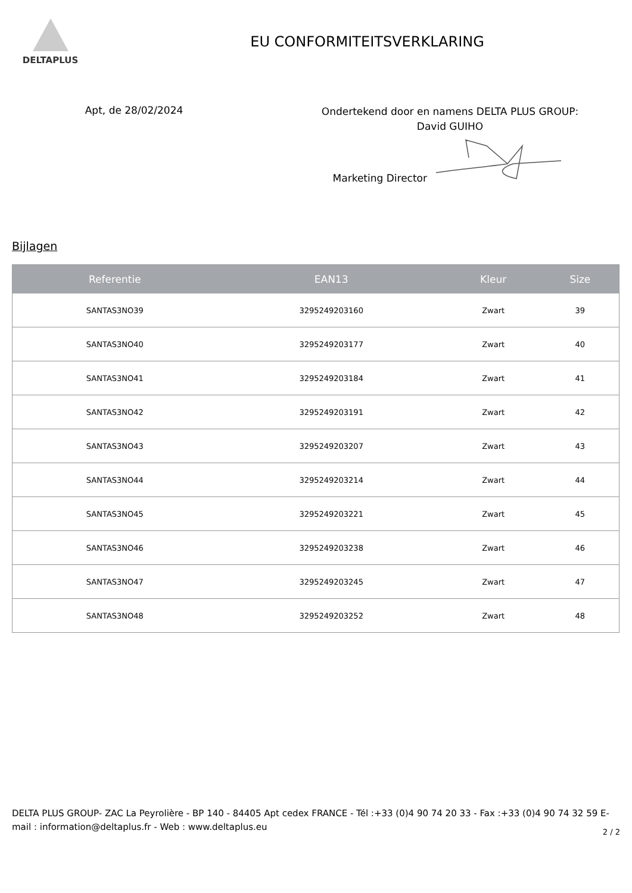DELTAPLUS
EU CONFORMITEITSVERKLARING
Apt, de 28/02/2024
Ondertekend door en namens DELTA PLUS GROUP:
David GUIHO
Marketing Director
Bijlagen
| Referentie | EAN13 | Kleur | Size |
| --- | --- | --- | --- |
| SANTAS3NO39 | 3295249203160 | Zwart | 39 |
| SANTAS3NO40 | 3295249203177 | Zwart | 40 |
| SANTAS3NO41 | 3295249203184 | Zwart | 41 |
| SANTAS3NO42 | 3295249203191 | Zwart | 42 |
| SANTAS3NO43 | 3295249203207 | Zwart | 43 |
| SANTAS3NO44 | 3295249203214 | Zwart | 44 |
| SANTAS3NO45 | 3295249203221 | Zwart | 45 |
| SANTAS3NO46 | 3295249203238 | Zwart | 46 |
| SANTAS3NO47 | 3295249203245 | Zwart | 47 |
| SANTAS3NO48 | 3295249203252 | Zwart | 48 |
DELTA PLUS GROUP- ZAC La Peyrolière - BP 140 - 84405 Apt cedex FRANCE - Tél :+33 (0)4 90 74 20 33 - Fax :+33 (0)4 90 74 32 59 E-mail : information@deltaplus.fr - Web : www.deltaplus.eu
2 / 2